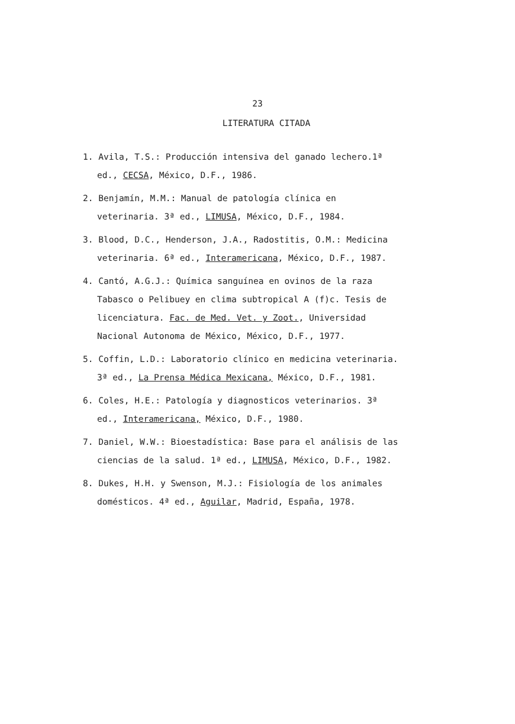23
LITERATURA CITADA
1. Avila, T.S.: Producción intensiva del ganado lechero.1ª ed., CECSA, México, D.F., 1986.
2. Benjamín, M.M.: Manual de patología clínica en veterinaria. 3ª ed., LIMUSA, México, D.F., 1984.
3. Blood, D.C., Henderson, J.A., Radostitis, O.M.: Medicina veterinaria. 6ª ed., Interamericana, México, D.F., 1987.
4. Cantó, A.G.J.: Química sanguínea en ovinos de la raza Tabasco o Pelibuey en clima subtropical A (f)c. Tesis de licenciatura. Fac. de Med. Vet. y Zoot., Universidad Nacional Autonoma de México, México, D.F., 1977.
5. Coffin, L.D.: Laboratorio clínico en medicina veterinaria. 3ª ed., La Prensa Médica Mexicana, México, D.F., 1981.
6. Coles, H.E.: Patología y diagnosticos veterinarios. 3ª ed., Interamericana, México, D.F., 1980.
7. Daniel, W.W.: Bioestadística: Base para el análisis de las ciencias de la salud. 1ª ed., LIMUSA, México, D.F., 1982.
8. Dukes, H.H. y Swenson, M.J.: Fisiología de los animales domésticos. 4ª ed., Aguilar, Madrid, España, 1978.